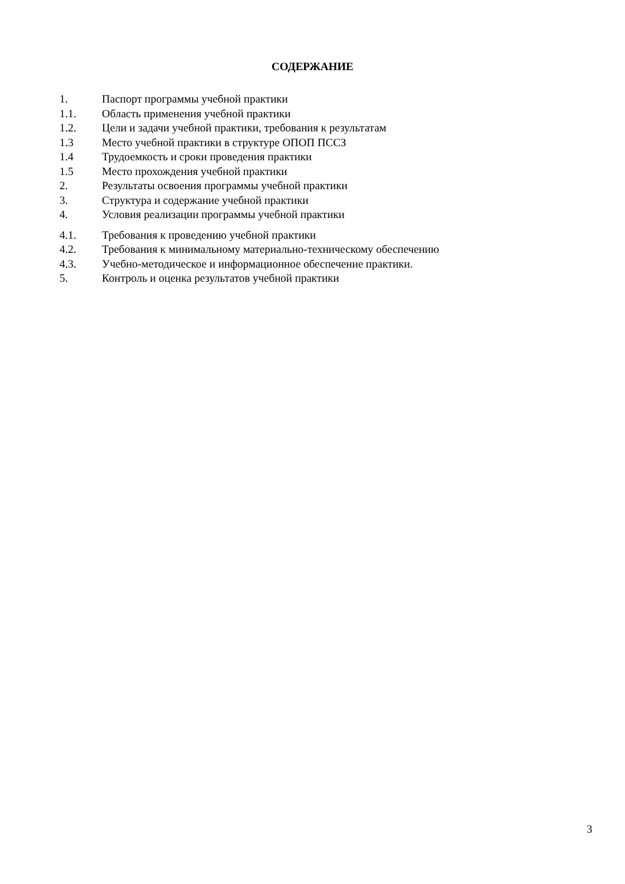СОДЕРЖАНИЕ
1. Паспорт программы учебной практики
1.1. Область применения учебной практики
1.2. Цели и задачи учебной практики, требования к результатам
1.3 Место учебной практики в структуре ОПОП ПССЗ
1.4 Трудоемкость и сроки проведения практики
1.5 Место прохождения учебной практики
2. Результаты освоения программы учебной практики
3. Структура и содержание учебной практики
4. Условия реализации программы учебной практики
4.1. Требования к проведению учебной практики
4.2. Требования к минимальному материально-техническому обеспечению
4.3. Учебно-методическое и информационное обеспечение практики.
5. Контроль и оценка результатов учебной практики
3